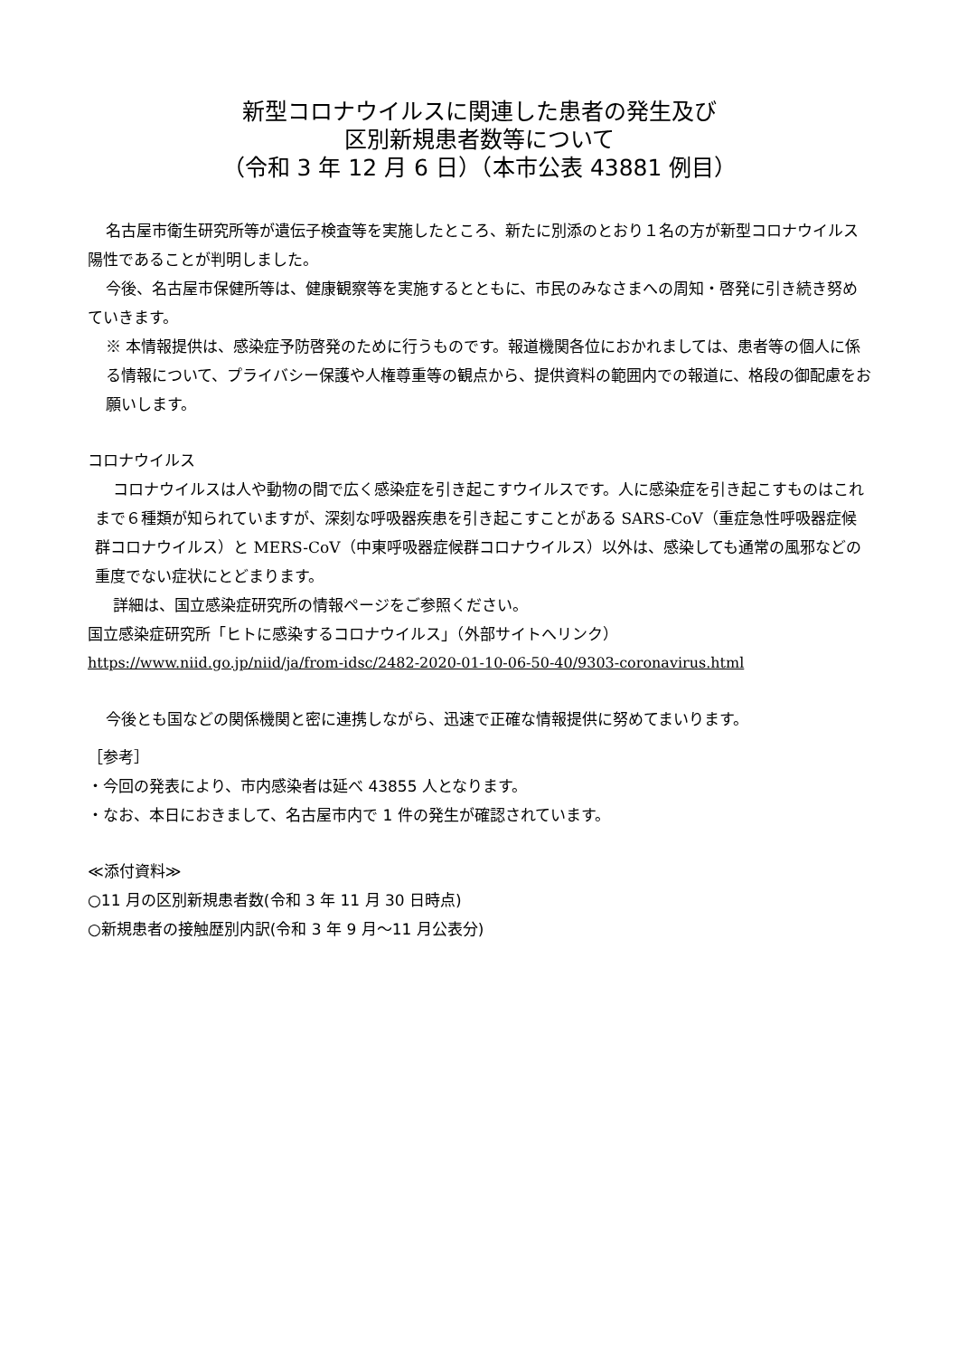新型コロナウイルスに関連した患者の発生及び
区別新規患者数等について
（令和 3 年 12 月 6 日）（本市公表 43881 例目）
名古屋市衛生研究所等が遺伝子検査等を実施したところ、新たに別添のとおり１名の方が新型コロナウイルス陽性であることが判明しました。
今後、名古屋市保健所等は、健康観察等を実施するとともに、市民のみなさまへの周知・啓発に引き続き努めていきます。
※ 本情報提供は、感染症予防啓発のために行うものです。報道機関各位におかれましては、患者等の個人に係る情報について、プライバシー保護や人権尊重等の観点から、提供資料の範囲内での報道に、格段の御配慮をお願いします。
コロナウイルス
コロナウイルスは人や動物の間で広く感染症を引き起こすウイルスです。人に感染症を引き起こすものはこれまで６種類が知られていますが、深刻な呼吸器疾患を引き起こすことがある SARS-CoV（重症急性呼吸器症候群コロナウイルス）と MERS-CoV（中東呼吸器症候群コロナウイルス）以外は、感染しても通常の風邪などの重度でない症状にとどまります。
詳細は、国立感染症研究所の情報ページをご参照ください。
国立感染症研究所「ヒトに感染するコロナウイルス」（外部サイトへリンク）
https://www.niid.go.jp/niid/ja/from-idsc/2482-2020-01-10-06-50-40/9303-coronavirus.html
今後とも国などの関係機関と密に連携しながら、迅速で正確な情報提供に努めてまいります。
［参考］
・今回の発表により、市内感染者は延べ 43855 人となります。
・なお、本日におきまして、名古屋市内で 1 件の発生が確認されています。
≪添付資料≫
○11 月の区別新規患者数(令和 3 年 11 月 30 日時点)
○新規患者の接触歴別内訳(令和 3 年 9 月～11 月公表分)